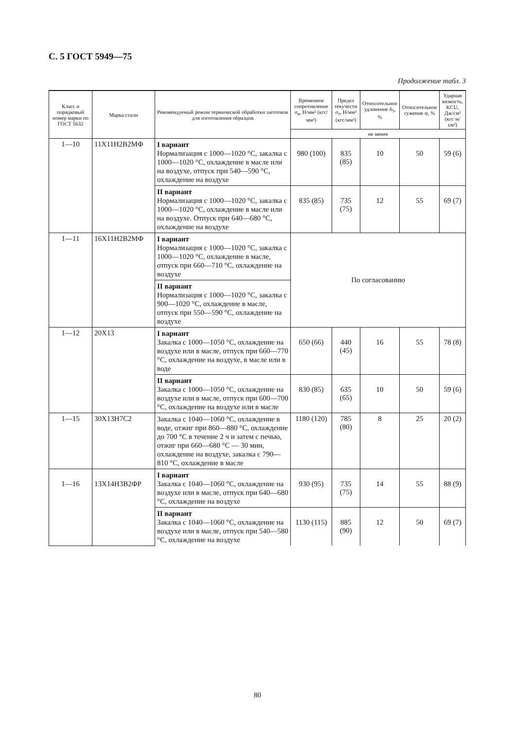С. 5 ГОСТ 5949—75
Продолжение табл. 3
| Класс и порядковый номер марки по ГОСТ 5632 | Марка стали | Рекомендуемый режим термической обработки заготовок для изготовления образцов | Временное сопротивление σ<sub>в</sub>, Н/мм² (кгс/мм²) | Предел текучести σ<sub>т</sub>, Н/мм² (кгс/мм²) | Относительное удлинение δ<sub>5</sub>, % | Относительное сужение ψ, % | Ударная вязкость, KCU, Дж/см² (кгс·м/см²) |
| --- | --- | --- | --- | --- | --- | --- | --- |
| | | | не менее | | | | |
| 1—10 | 11Х11Н2В2МФ | I вариант Нормализация с 1000—1020 °С, закалка с 1000—1020 °С, охлаждение в масле или на воздухе, отпуск при 540—590 °С, охлаждение на воздухе | 980 (100) | 835 (85) | 10 | 50 | 59 (6) |
| | | II вариант Нормализация с 1000—1020 °С, закалка с 1000—1020 °С, охлаждение в масле или на воздухе. Отпуск при 640—680 °С, охлаждение на воздухе | 835 (85) | 735 (75) | 12 | 55 | 69 (7) |
| 1—11 | 16Х11Н2В2МФ | I вариант Нормализация с 1000—1020 °С, закалка с 1000—1020 °С, охлаждение в масле, отпуск при 660—710 °С, охлаждение на воздухе | По согласованию | | | | |
| | | II вариант Нормализация с 1000—1020 °С, закалка с 900—1020 °С, охлаждение в масле, отпуск при 550—590 °С, охлаждение на воздухе | | | | | |
| 1—12 | 20Х13 | I вариант Закалка с 1000—1050 °С, охлаждение на воздухе или в масле, отпуск при 660—770 °С, охлаждение на воздухе, в масле или в воде | 650 (66) | 440 (45) | 16 | 55 | 78 (8) |
| | | II вариант Закалка с 1000—1050 °С, охлаждение на воздухе или в масле, отпуск при 600—700 °С, охлаждение на воздухе или в масле | 830 (85) | 635 (65) | 10 | 50 | 59 (6) |
| 1—15 | 30Х13Н7С2 | Закалка с 1040—1060 °С, охлаждение в воде, отжиг при 860—880 °С, охлаждение до 700 °С в течение 2 ч и затем с печью, отжиг при 660—680 °С — 30 мин, охлаждение на воздухе, закалка с 790—810 °С, охлаждение в масле | 1180 (120) | 785 (80) | 8 | 25 | 20 (2) |
| 1—16 | 13Х14Н3В2ФР | I вариант Закалка с 1040—1060 °С, охлаждение на воздухе или в масле, отпуск при 640—680 °С, охлаждение на воздухе | 930 (95) | 735 (75) | 14 | 55 | 88 (9) |
| | | II вариант Закалка с 1040—1060 °С, охлаждение на воздухе или в масле, отпуск при 540—580 °С, охлаждение на воздухе | 1130 (115) | 885 (90) | 12 | 50 | 69 (7) |
80